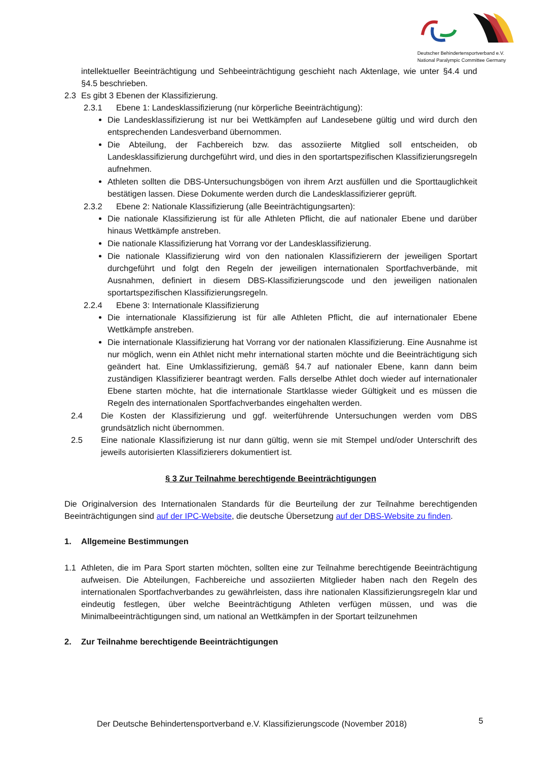Deutscher Behindertensportverband e.V.
National Paralympic Committee Germany
intellektueller Beeinträchtigung und Sehbeeinträchtigung geschieht nach Aktenlage, wie unter §4.4 und §4.5 beschrieben.
2.3 Es gibt 3 Ebenen der Klassifizierung.
2.3.1 Ebene 1: Landesklassifizierung (nur körperliche Beeinträchtigung):
Die Landesklassifizierung ist nur bei Wettkämpfen auf Landesebene gültig und wird durch den entsprechenden Landesverband übernommen.
Die Abteilung, der Fachbereich bzw. das assoziierte Mitglied soll entscheiden, ob Landesklassifizierung durchgeführt wird, und dies in den sportartspezifischen Klassifizierungsregeln aufnehmen.
Athleten sollten die DBS-Untersuchungsbögen von ihrem Arzt ausfüllen und die Sporttauglichkeit bestätigen lassen. Diese Dokumente werden durch die Landesklassifizierer geprüft.
2.3.2 Ebene 2: Nationale Klassifizierung (alle Beeinträchtigungsarten):
Die nationale Klassifizierung ist für alle Athleten Pflicht, die auf nationaler Ebene und darüber hinaus Wettkämpfe anstreben.
Die nationale Klassifizierung hat Vorrang vor der Landesklassifizierung.
Die nationale Klassifizierung wird von den nationalen Klassifizierern der jeweiligen Sportart durchgeführt und folgt den Regeln der jeweiligen internationalen Sportfachverbände, mit Ausnahmen, definiert in diesem DBS-Klassifizierungscode und den jeweiligen nationalen sportartspezifischen Klassifizierungsregeln.
2.2.4 Ebene 3: Internationale Klassifizierung
Die internationale Klassifizierung ist für alle Athleten Pflicht, die auf internationaler Ebene Wettkämpfe anstreben.
Die internationale Klassifizierung hat Vorrang vor der nationalen Klassifizierung. Eine Ausnahme ist nur möglich, wenn ein Athlet nicht mehr international starten möchte und die Beeinträchtigung sich geändert hat. Eine Umklassifizierung, gemäß §4.7 auf nationaler Ebene, kann dann beim zuständigen Klassifizierer beantragt werden. Falls derselbe Athlet doch wieder auf internationaler Ebene starten möchte, hat die internationale Startklasse wieder Gültigkeit und es müssen die Regeln des internationalen Sportfachverbandes eingehalten werden.
2.4 Die Kosten der Klassifizierung und ggf. weiterführende Untersuchungen werden vom DBS grundsätzlich nicht übernommen.
2.5 Eine nationale Klassifizierung ist nur dann gültig, wenn sie mit Stempel und/oder Unterschrift des jeweils autorisierten Klassifizierers dokumentiert ist.
§ 3 Zur Teilnahme berechtigende Beeinträchtigungen
Die Originalversion des Internationalen Standards für die Beurteilung der zur Teilnahme berechtigenden Beeinträchtigungen sind auf der IPC-Website, die deutsche Übersetzung auf der DBS-Website zu finden.
1. Allgemeine Bestimmungen
1.1 Athleten, die im Para Sport starten möchten, sollten eine zur Teilnahme berechtigende Beeinträchtigung aufweisen. Die Abteilungen, Fachbereiche und assoziierten Mitglieder haben nach den Regeln des internationalen Sportfachverbandes zu gewährleisten, dass ihre nationalen Klassifizierungsregeln klar und eindeutig festlegen, über welche Beeinträchtigung Athleten verfügen müssen, und was die Minimalbeeinträchtigungen sind, um national an Wettkämpfen in der Sportart teilzunehmen
2. Zur Teilnahme berechtigende Beeinträchtigungen
Der Deutsche Behindertensportverband e.V. Klassifizierungscode (November 2018)
5